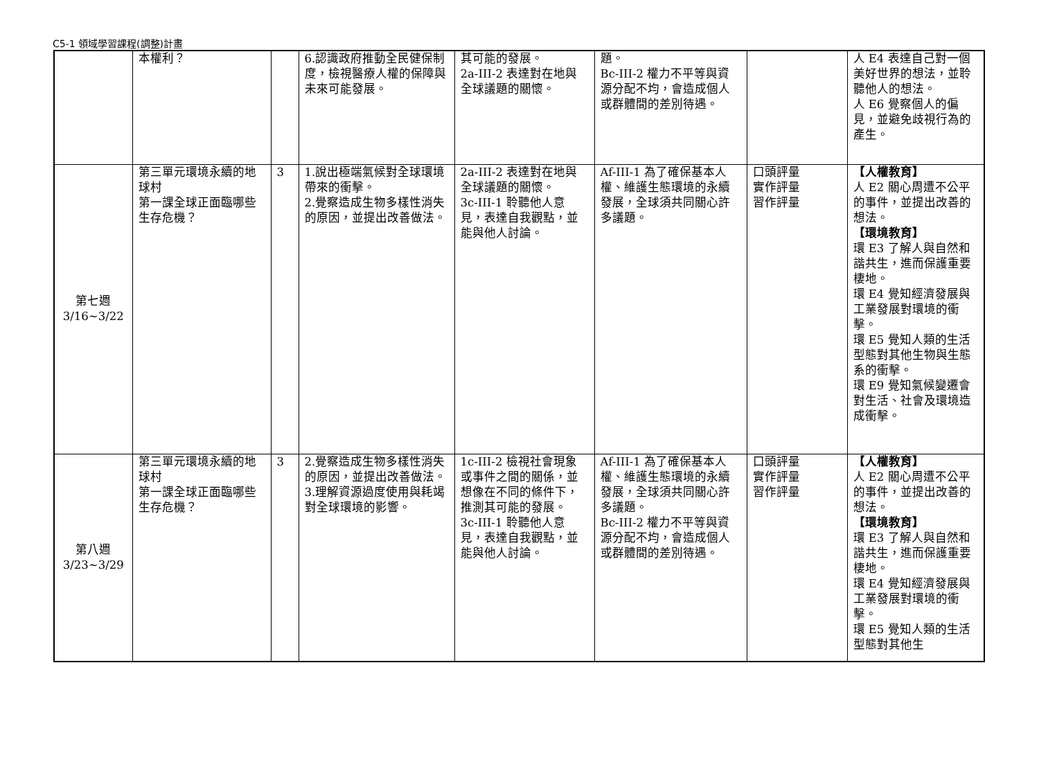C5-1 領域學習課程(調整)計畫
| | 本權利？ | | 6.認識政府推動全民健保制度，檢視醫療人權的保障與未來可能發展。 | 其可能的發展。 2a-III-2 表達對在地與全球議題的關懷。 | 題。 Bc-III-2 權力不平等與資源分配不均，會造成個人或群體間的差別待遇。 | | 人 E4 表達自己對一個美好世界的想法，並聆聽他人的想法。 人 E6 覺察個人的偏見，並避免歧視行為的產生。 |
| 第七週 3/16~3/22 | 第三單元環境永續的地球村 第一課全球正面臨哪些生存危機？ | 3 | 1.說出極端氣候對全球環境帶來的衝擊。 2.覺察造成生物多樣性消失的原因，並提出改善做法。 | 2a-III-2 表達對在地與全球議題的關懷。 3c-III-1 聆聽他人意見，表達自我觀點，並能與他人討論。 | Af-III-1 為了確保基本人權、維護生態環境的永續發展，全球須共同關心許多議題。 | 口頭評量 實作評量 習作評量 | 【人權教育】 人 E2 關心周遭不公平的事件，並提出改善的想法。 【環境教育】 環 E3 了解人與自然和諧共生，進而保護重要棲地。 環 E4 覺知經濟發展與工業發展對環境的衝擊。 環 E5 覺知人類的生活型態對其他生物與生態系的衝擊。 環 E9 覺知氣候變遷會對生活、社會及環境造成衝擊。 |
| 第八週 3/23~3/29 | 第三單元環境永續的地球村 第一課全球正面臨哪些生存危機？ | 3 | 2.覺察造成生物多樣性消失的原因，並提出改善做法。 3.理解資源過度使用與耗竭對全球環境的影響。 | 1c-III-2 檢視社會現象或事件之間的關係，並想像在不同的條件下，推測其可能的發展。 3c-III-1 聆聽他人意見，表達自我觀點，並能與他人討論。 | Af-III-1 為了確保基本人權、維護生態環境的永續發展，全球須共同關心許多議題。 Bc-III-2 權力不平等與資源分配不均，會造成個人或群體間的差別待遇。 | 口頭評量 實作評量 習作評量 | 【人權教育】 人 E2 關心周遭不公平的事件，並提出改善的想法。 【環境教育】 環 E3 了解人與自然和諧共生，進而保護重要棲地。 環 E4 覺知經濟發展與工業發展對環境的衝擊。 環 E5 覺知人類的生活型態對其他生 |